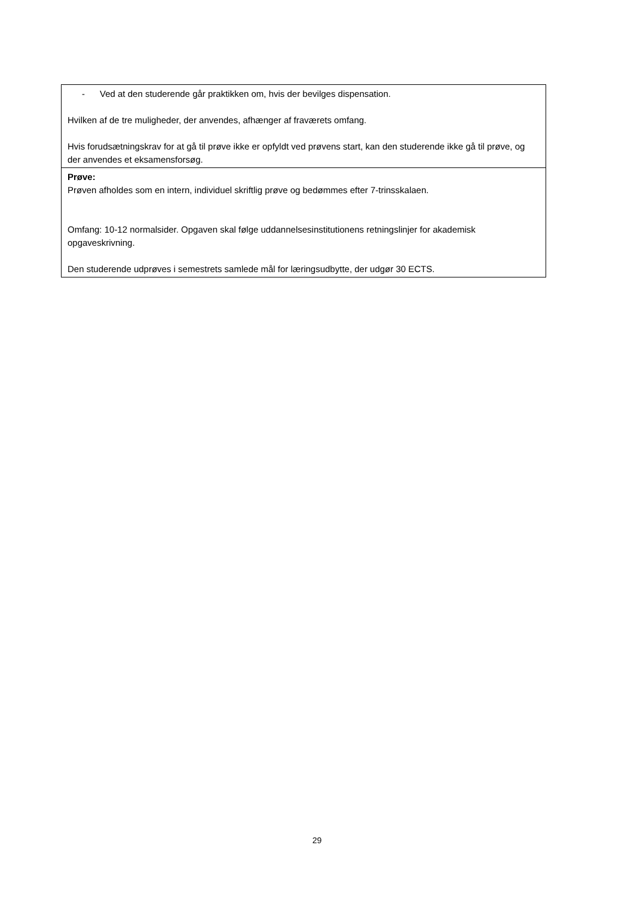| - Ved at den studerende går praktikken om, hvis der bevilges dispensation. Hvilken af de tre muligheder, der anvendes, afhænger af fraværets omfang. Hvis forudsætningskrav for at gå til prøve ikke er opfyldt ved prøvens start, kan den studerende ikke gå til prøve, og der anvendes et eksamensforsøg. |
| Prøve: Prøven afholdes som en intern, individuel skriftlig prøve og bedømmes efter 7-trinsskalaen. Omfang: 10-12 normalsider. Opgaven skal følge uddannelsesinstitutionens retningslinjer for akademisk opgaveskrivning. Den studerende udprøves i semestrets samlede mål for læringsudbytte, der udgør 30 ECTS. |
29